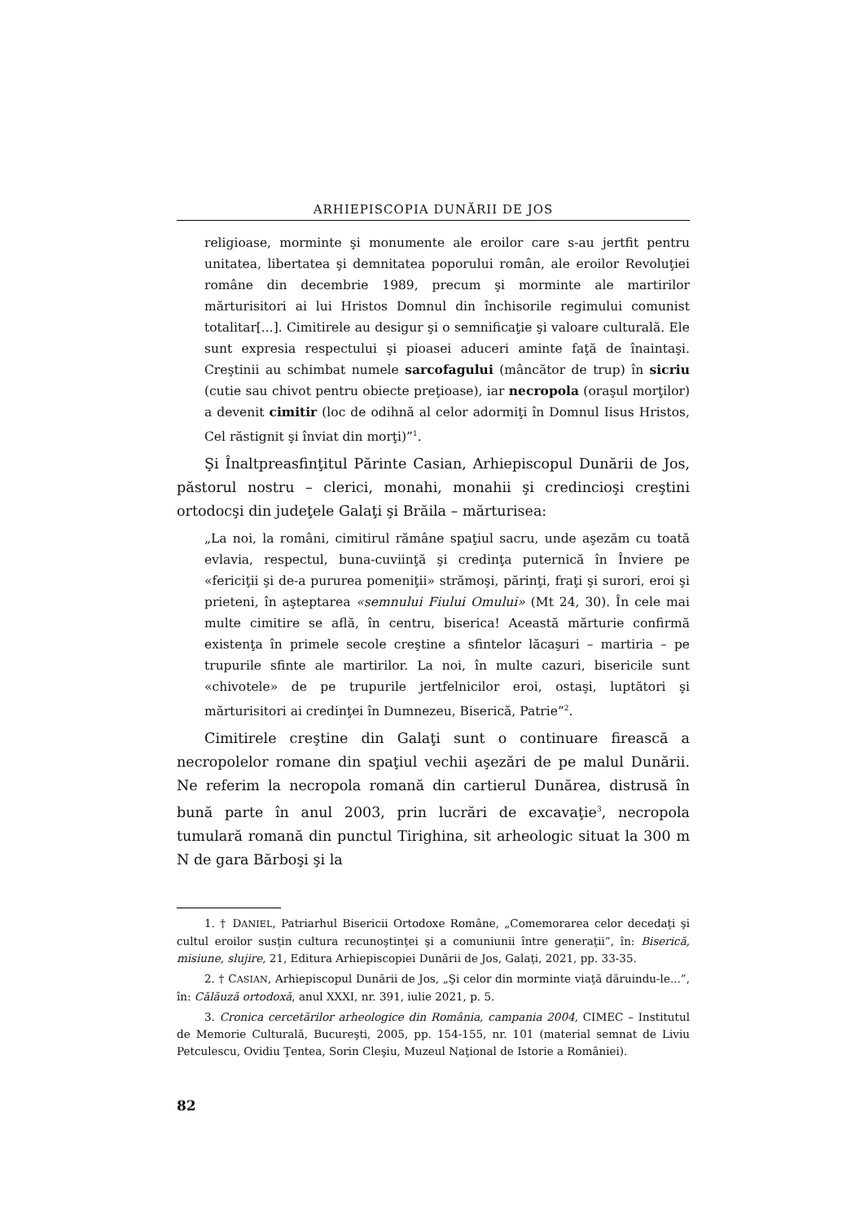ARHIEPISCOPIA DUNĂRII DE JOS
religioase, morminte şi monumente ale eroilor care s-au jertfit pentru unitatea, libertatea şi demnitatea poporului român, ale eroilor Revoluţiei române din decembrie 1989, precum şi morminte ale martirilor mărturisitori ai lui Hristos Domnul din închisorile regimului comunist totalitar[...]. Cimitirele au desigur şi o semnificaţie şi valoare culturală. Ele sunt expresia respectului şi pioasei aduceri aminte faţă de înaintaşi. Creştinii au schimbat numele sarcofagului (mâncător de trup) în sicriu (cutie sau chivot pentru obiecte preţioase), iar necropola (oraşul morţilor) a devenit cimitir (loc de odihnă al celor adormiţi în Domnul Iisus Hristos, Cel răstignit şi înviat din morţi)”<sup>1</sup>.
Şi Înaltpreasfinţitul Părinte Casian, Arhiepiscopul Dunării de Jos, păstorul nostru – clerici, monahi, monahii şi credincioşi creştini ortodocşi din judeţele Galaţi şi Brăila – mărturisea:
„La noi, la români, cimitirul rămâne spaţiul sacru, unde aşezăm cu toată evlavia, respectul, buna-cuviinţă şi credinţa puternică în Înviere pe «fericiţii şi de-a pururea pomeniţii» strămoşi, părinţi, fraţi şi surori, eroi şi prieteni, în aşteptarea «semnului Fiului Omului» (Mt 24, 30). În cele mai multe cimitire se află, în centru, biserica! Această mărturie confirmă existenţa în primele secole creştine a sfintelor lăcaşuri – martiria – pe trupurile sfinte ale martirilor. La noi, în multe cazuri, bisericile sunt «chivotele» de pe trupurile jertfelnicilor eroi, ostaşi, luptători şi mărturisitori ai credinţei în Dumnezeu, Biserică, Patrie”<sup>2</sup>.
Cimitirele creştine din Galaţi sunt o continuare firească a necropolelor romane din spaţiul vechii aşezări de pe malul Dunării. Ne referim la necropola romană din cartierul Dunărea, distrusă în bună parte în anul 2003, prin lucrări de excavaţie<sup>3</sup>, necropola tumulară romană din punctul Tirighina, sit arheologic situat la 300 m N de gara Bărboşi şi la
1. † DANIEL, Patriarhul Bisericii Ortodoxe Române, „Comemorarea celor decedaţi şi cultul eroilor susţin cultura recunoştinţei şi a comuniunii între generaţii”, în: Biserică, misiune, slujire, 21, Editura Arhiepiscopiei Dunării de Jos, Galaţi, 2021, pp. 33-35.
2. † CASIAN, Arhiepiscopul Dunării de Jos, „Şi celor din morminte viaţă dăruindu-le...”, în: Călăuză ortodoxă, anul XXXI, nr. 391, iulie 2021, p. 5.
3. Cronica cercetărilor arheologice din România, campania 2004, CIMEC – Institutul de Memorie Culturală, Bucureşti, 2005, pp. 154-155, nr. 101 (material semnat de Liviu Petculescu, Ovidiu Ţentea, Sorin Cleşiu, Muzeul Naţional de Istorie a României).
82